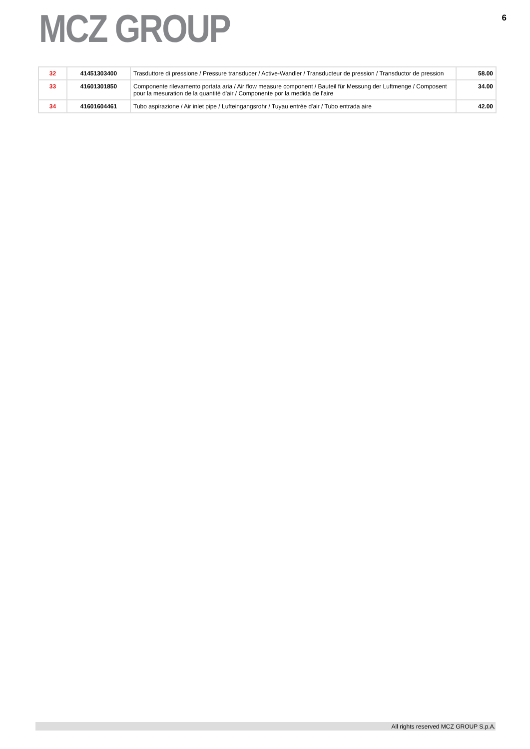MCZ GROUP
6
| 32 | 41451303400 | Trasduttore di pressione / Pressure transducer / Active-Wandler / Transducteur de pression / Transductor de pression | 58.00 |
| 33 | 41601301850 | Componente rilevamento portata aria / Air flow measure component / Bauteil für Messung der Luftmenge / Composent pour la mesuration de la quantité d'air / Componente por la medida de l'aire | 34.00 |
| 34 | 41601604461 | Tubo aspirazione / Air inlet pipe / Lufteingangsrohr / Tuyau entrée d'air / Tubo entrada aire | 42.00 |
All rights reserved MCZ GROUP S.p.A.